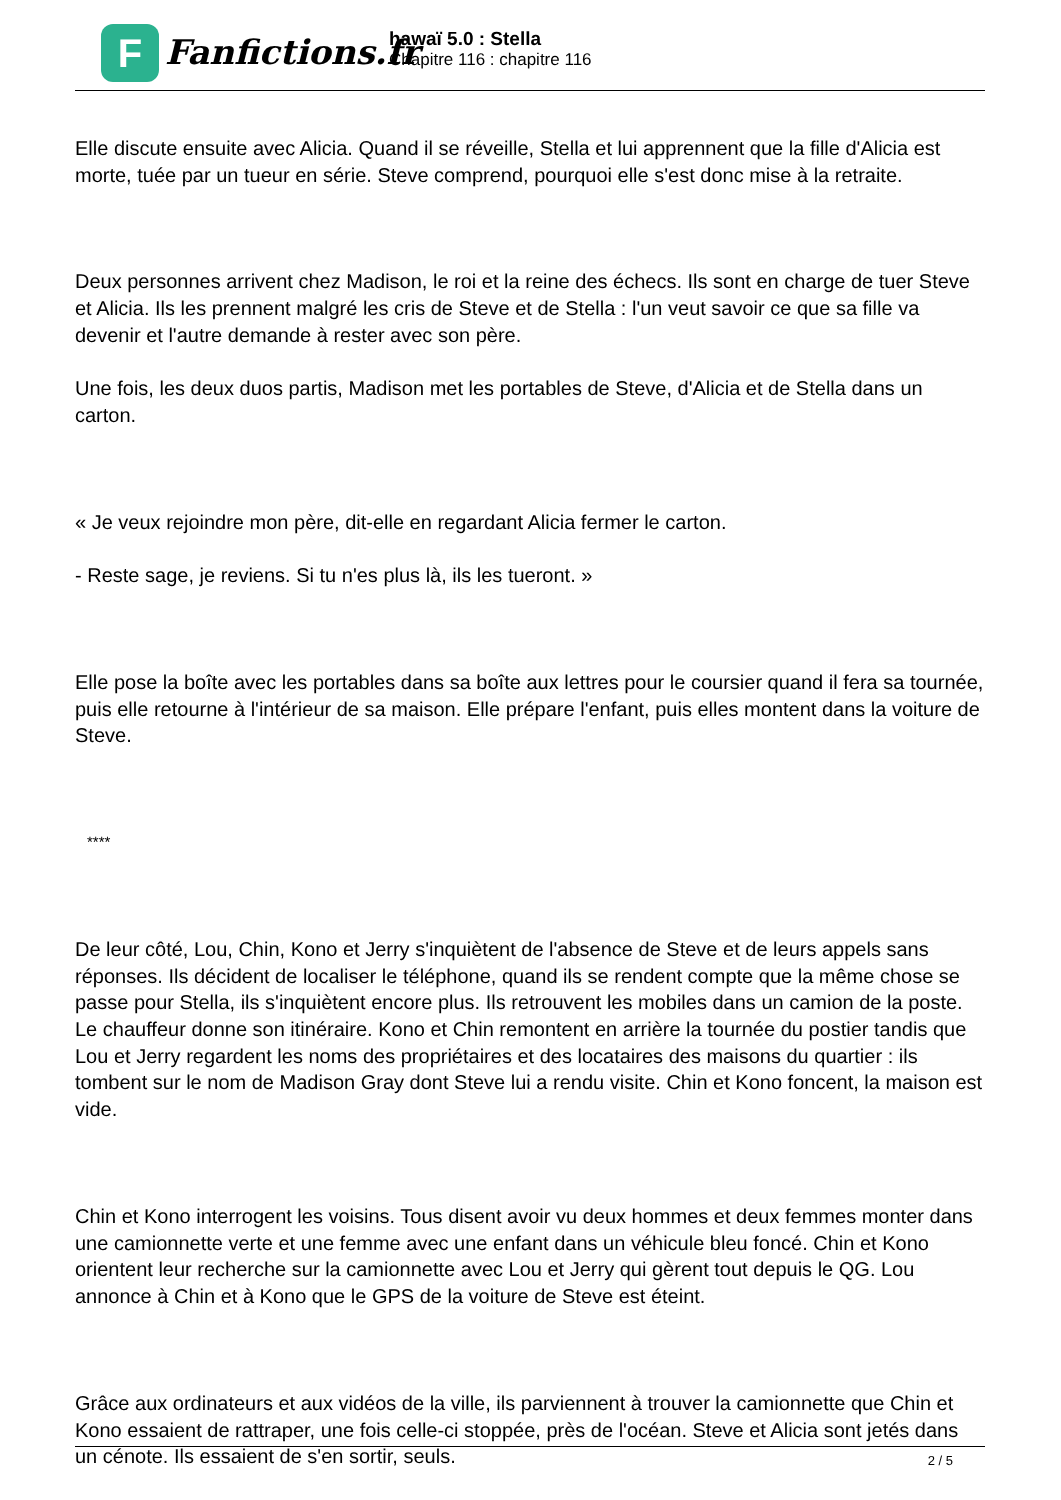F
Fanfictions.fr
hawaï 5.0 : Stella
Chapitre 116 : chapitre 116
Elle discute ensuite avec Alicia. Quand il se réveille, Stella et lui apprennent que la fille d'Alicia est morte, tuée par un tueur en série. Steve comprend, pourquoi elle s'est donc mise à la retraite.
Deux personnes arrivent chez Madison, le roi et la reine des échecs. Ils sont en charge de tuer Steve et Alicia. Ils les prennent malgré les cris de Steve et de Stella : l'un veut savoir ce que sa fille va devenir et l'autre demande à rester avec son père.
Une fois, les deux duos partis, Madison met les portables de Steve, d'Alicia et de Stella dans un carton.
« Je veux rejoindre mon père, dit-elle en regardant Alicia fermer le carton.
- Reste sage, je reviens. Si tu n'es plus là, ils les tueront. »
Elle pose la boîte avec les portables dans sa boîte aux lettres pour le coursier quand il fera sa tournée, puis elle retourne à l'intérieur de sa maison. Elle prépare l'enfant, puis elles montent dans la voiture de Steve.
****
De leur côté, Lou, Chin, Kono et Jerry s'inquiètent de l'absence de Steve et de leurs appels sans réponses. Ils décident de localiser le téléphone, quand ils se rendent compte que la même chose se passe pour Stella, ils s'inquiètent encore plus. Ils retrouvent les mobiles dans un camion de la poste. Le chauffeur donne son itinéraire. Kono et Chin remontent en arrière la tournée du postier tandis que Lou et Jerry regardent les noms des propriétaires et des locataires des maisons du quartier : ils tombent sur le nom de Madison Gray dont Steve lui a rendu visite. Chin et Kono foncent, la maison est vide.
Chin et Kono interrogent les voisins. Tous disent avoir vu deux hommes et deux femmes monter dans une camionnette verte et une femme avec une enfant dans un véhicule bleu foncé. Chin et Kono orientent leur recherche sur la camionnette avec Lou et Jerry qui gèrent tout depuis le QG. Lou annonce à Chin et à Kono que le GPS de la voiture de Steve est éteint.
Grâce aux ordinateurs et aux vidéos de la ville, ils parviennent à trouver la camionnette que Chin et Kono essaient de rattraper, une fois celle-ci stoppée, près de l'océan. Steve et Alicia sont jetés dans un cénote. Ils essaient de s'en sortir, seuls.
2 / 5